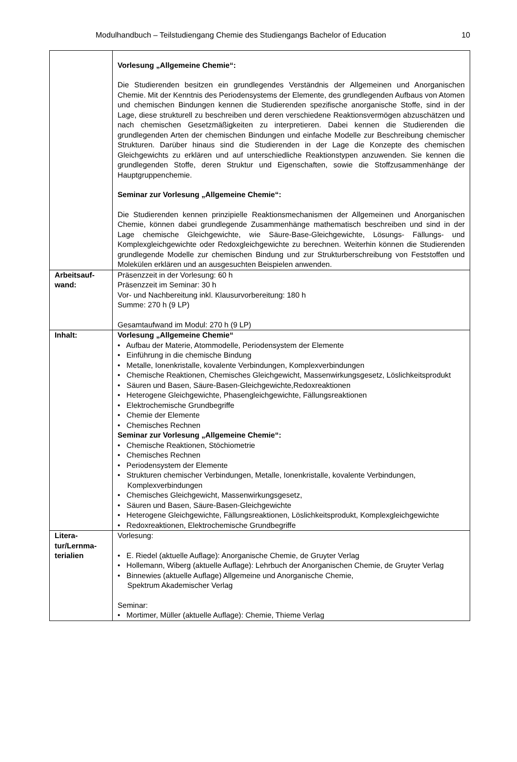Modulhandbuch – Teilstudiengang Chemie des Studiengangs Bachelor of Education 10
| | Vorlesung „Allgemeine Chemie“: Die Studierenden besitzen ein grundlegendes Verständnis der Allgemeinen und Anorganischen Chemie. Mit der Kenntnis des Periodensystems der Elemente, des grundlegenden Aufbaus von Atomen und chemischen Bindungen kennen die Studierenden spezifische anorganische Stoffe, sind in der Lage, diese strukturell zu beschreiben und deren verschiedene Reaktionsvermögen abzuschätzen und nach chemischen Gesetzmäßigkeiten zu interpretieren. Dabei kennen die Studierenden die grundlegenden Arten der chemischen Bindungen und einfache Modelle zur Beschreibung chemischer Strukturen. Darüber hinaus sind die Studierenden in der Lage die Konzepte des chemischen Gleichgewichts zu erklären und auf unterschiedliche Reaktionstypen anzuwenden. Sie kennen die grundlegenden Stoffe, deren Struktur und Eigenschaften, sowie die Stoffzusammenhänge der Hauptgruppenchemie. Seminar zur Vorlesung „Allgemeine Chemie“: Die Studierenden kennen prinzipielle Reaktionsmechanismen der Allgemeinen und Anorganischen Chemie, können dabei grundlegende Zusammenhänge mathematisch beschreiben und sind in der Lage chemische Gleichgewichte, wie Säure-Base-Gleichgewichte, Lösungs- Fällungs- und Komplexgleichgewichte oder Redoxgleichgewichte zu berechnen. Weiterhin können die Studierenden grundlegende Modelle zur chemischen Bindung und zur Strukturberschreibung von Feststoffen und Molekülen erklären und an ausgesuchten Beispielen anwenden. |
| Arbeitsauf- wand: | Präsenzzeit in der Vorlesung: 60 h Präsenzzeit im Seminar: 30 h Vor- und Nachbereitung inkl. Klausurvorbereitung: 180 h Summe: 270 h (9 LP) Gesamtaufwand im Modul: 270 h (9 LP) |
| Inhalt: | Vorlesung „Allgemeine Chemie“ • Aufbau der Materie, Atommodelle, Periodensystem der Elemente • Einführung in die chemische Bindung • Metalle, Ionenkristalle, kovalente Verbindungen, Komplexverbindungen • Chemische Reaktionen, Chemisches Gleichgewicht, Massenwirkungsgesetz, Löslichkeitsprodukt • Säuren und Basen, Säure-Basen-Gleichgewichte,Redoxreaktionen • Heterogene Gleichgewichte, Phasengleichgewichte, Fällungsreaktionen • Elektrochemische Grundbegriffe • Chemie der Elemente • Chemisches Rechnen Seminar zur Vorlesung „Allgemeine Chemie“: • Chemische Reaktionen, Stöchiometrie • Chemisches Rechnen • Periodensystem der Elemente • Strukturen chemischer Verbindungen, Metalle, Ionenkristalle, kovalente Verbindungen, Komplexverbindungen • Chemisches Gleichgewicht, Massenwirkungsgesetz, • Säuren und Basen, Säure-Basen-Gleichgewichte • Heterogene Gleichgewichte, Fällungsreaktionen, Löslichkeitsprodukt, Komplexgleichgewichte • Redoxreaktionen, Elektrochemische Grundbegriffe |
| Litera- tur/Lernma- terialien | Vorlesung: • E. Riedel (aktuelle Auflage): Anorganische Chemie, de Gruyter Verlag • Hollemann, Wiberg (aktuelle Auflage): Lehrbuch der Anorganischen Chemie, de Gruyter Verlag • Binnewies (aktuelle Auflage) Allgemeine und Anorganische Chemie, Spektrum Akademischer Verlag Seminar: • Mortimer, Müller (aktuelle Auflage): Chemie, Thieme Verlag |